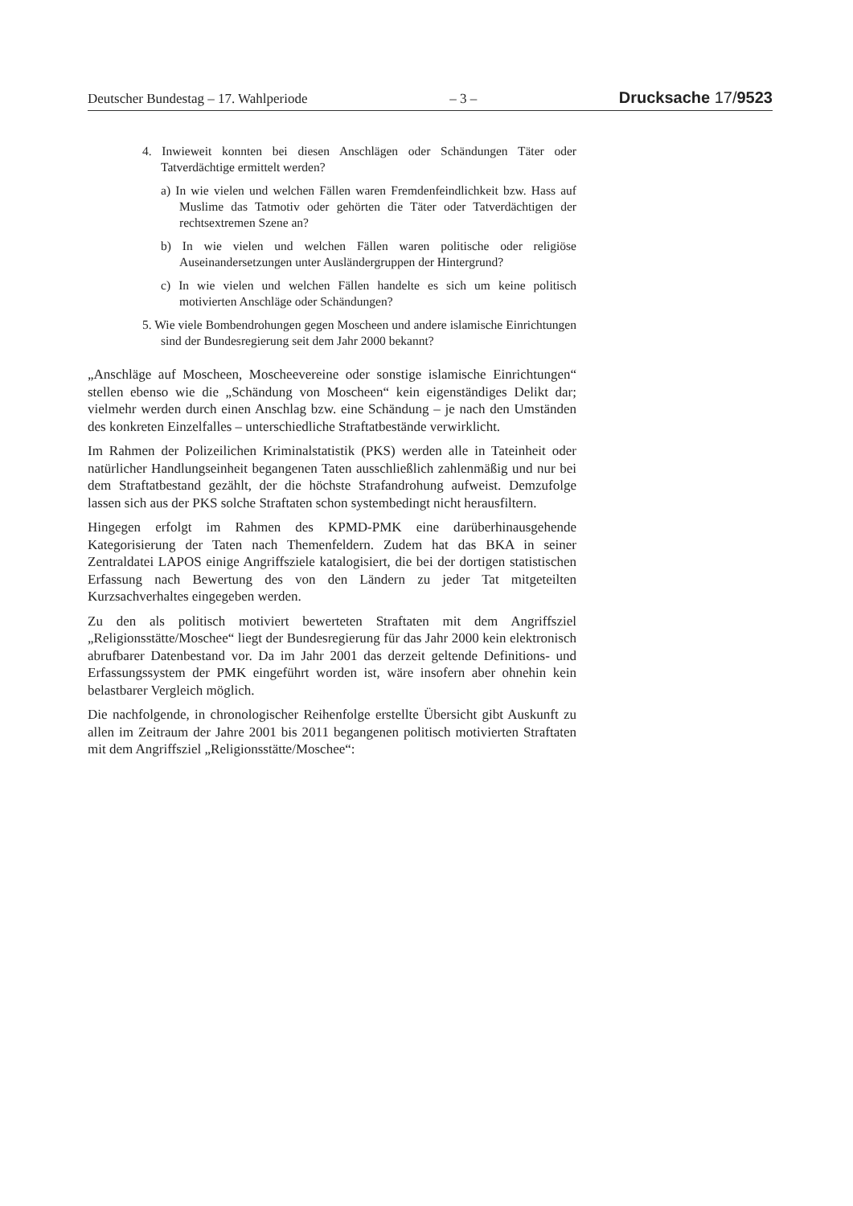Deutscher Bundestag – 17. Wahlperiode – 3 – Drucksache 17/9523
4. Inwieweit konnten bei diesen Anschlägen oder Schändungen Täter oder Tatverdächtige ermittelt werden?
a) In wie vielen und welchen Fällen waren Fremdenfeindlichkeit bzw. Hass auf Muslime das Tatmotiv oder gehörten die Täter oder Tatverdächtigen der rechtsextremen Szene an?
b) In wie vielen und welchen Fällen waren politische oder religiöse Auseinandersetzungen unter Ausländergruppen der Hintergrund?
c) In wie vielen und welchen Fällen handelte es sich um keine politisch motivierten Anschläge oder Schändungen?
5. Wie viele Bombendrohungen gegen Moscheen und andere islamische Einrichtungen sind der Bundesregierung seit dem Jahr 2000 bekannt?
„Anschläge auf Moscheen, Moscheevereine oder sonstige islamische Einrichtungen“ stellen ebenso wie die „Schändung von Moscheen“ kein eigenständiges Delikt dar; vielmehr werden durch einen Anschlag bzw. eine Schändung – je nach den Umständen des konkreten Einzelfalles – unterschiedliche Straftatbestände verwirklicht.
Im Rahmen der Polizeilichen Kriminalstatistik (PKS) werden alle in Tateinheit oder natürlicher Handlungseinheit begangenen Taten ausschließlich zahlenmäßig und nur bei dem Straftatbestand gezählt, der die höchste Strafandrohung aufweist. Demzufolge lassen sich aus der PKS solche Straftaten schon systembedingt nicht herausfiltern.
Hingegen erfolgt im Rahmen des KPMD-PMK eine darüberhinausgehende Kategorisierung der Taten nach Themenfeldern. Zudem hat das BKA in seiner Zentraldatei LAPOS einige Angriffsziele katalogisiert, die bei der dortigen statistischen Erfassung nach Bewertung des von den Ländern zu jeder Tat mitgeteilten Kurzsachverhaltes eingegeben werden.
Zu den als politisch motiviert bewerteten Straftaten mit dem Angriffsziel „Religionsstätte/Moschee“ liegt der Bundesregierung für das Jahr 2000 kein elektronisch abrufbarer Datenbestand vor. Da im Jahr 2001 das derzeit geltende Definitions- und Erfassungssystem der PMK eingeführt worden ist, wäre insofern aber ohnehin kein belastbarer Vergleich möglich.
Die nachfolgende, in chronologischer Reihenfolge erstellte Übersicht gibt Auskunft zu allen im Zeitraum der Jahre 2001 bis 2011 begangenen politisch motivierten Straftaten mit dem Angriffsziel „Religionsstätte/Moschee“: